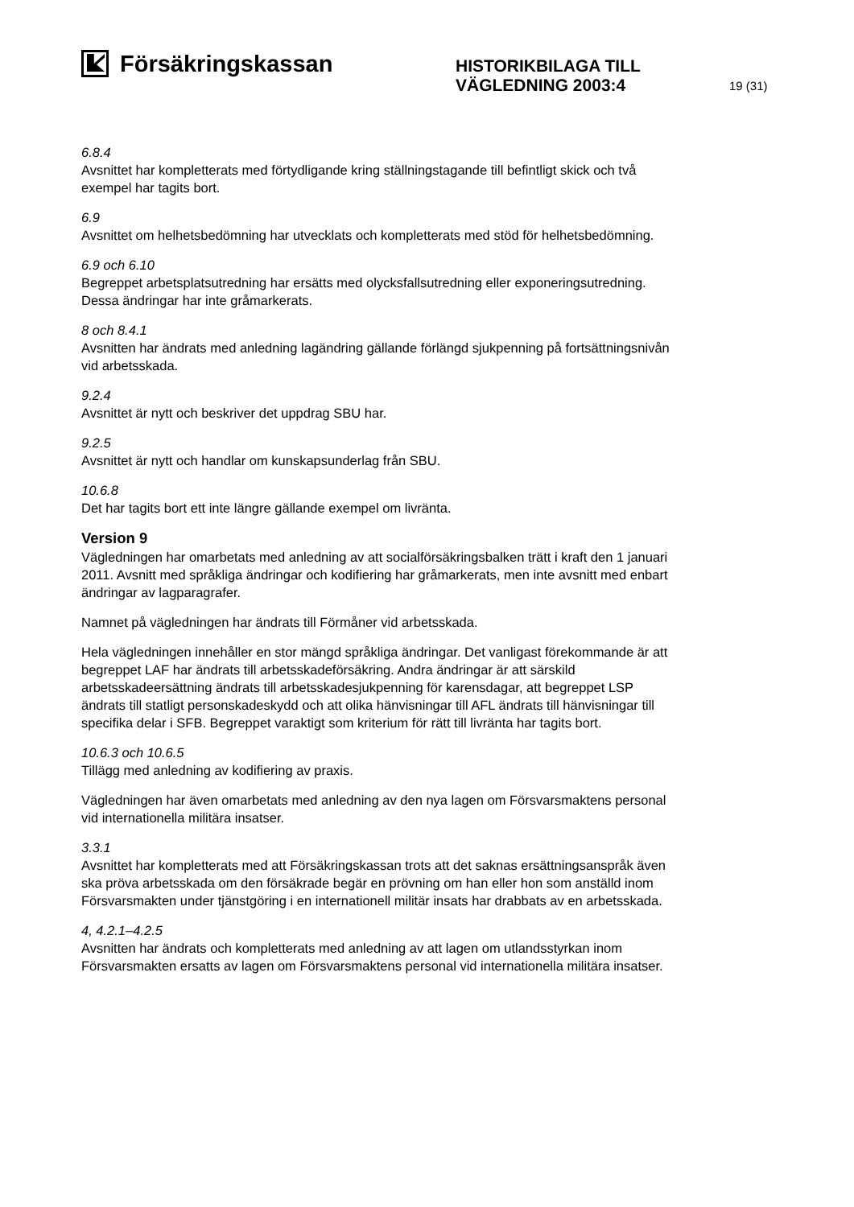Försäkringskassan
HISTORIKBILAGA TILL
VÄGLEDNING 2003:4
19 (31)
6.8.4
Avsnittet har kompletterats med förtydligande kring ställningstagande till befintligt skick och två exempel har tagits bort.
6.9
Avsnittet om helhetsbedömning har utvecklats och kompletterats med stöd för helhetsbedömning.
6.9 och 6.10
Begreppet arbetsplatsutredning har ersätts med olycksfallsutredning eller exponeringsutredning. Dessa ändringar har inte gråmarkerats.
8 och 8.4.1
Avsnitten har ändrats med anledning lagändring gällande förlängd sjukpenning på fortsättningsnivån vid arbetsskada.
9.2.4
Avsnittet är nytt och beskriver det uppdrag SBU har.
9.2.5
Avsnittet är nytt och handlar om kunskapsunderlag från SBU.
10.6.8
Det har tagits bort ett inte längre gällande exempel om livränta.
Version 9
Vägledningen har omarbetats med anledning av att socialförsäkringsbalken trätt i kraft den 1 januari 2011. Avsnitt med språkliga ändringar och kodifiering har gråmarkerats, men inte avsnitt med enbart ändringar av lagparagrafer.
Namnet på vägledningen har ändrats till Förmåner vid arbetsskada.
Hela vägledningen innehåller en stor mängd språkliga ändringar. Det vanligast förekommande är att begreppet LAF har ändrats till arbetsskadeförsäkring. Andra ändringar är att särskild arbetsskadeersättning ändrats till arbetsskadesjukpenning för karensdagar, att begreppet LSP ändrats till statligt personskadeskydd och att olika hänvisningar till AFL ändrats till hänvisningar till specifika delar i SFB. Begreppet varaktigt som kriterium för rätt till livränta har tagits bort.
10.6.3 och 10.6.5
Tillägg med anledning av kodifiering av praxis.
Vägledningen har även omarbetats med anledning av den nya lagen om Försvarsmaktens personal vid internationella militära insatser.
3.3.1
Avsnittet har kompletterats med att Försäkringskassan trots att det saknas ersättningsanspråk även ska pröva arbetsskada om den försäkrade begär en prövning om han eller hon som anställd inom Försvarsmakten under tjänstgöring i en internationell militär insats har drabbats av en arbetsskada.
4, 4.2.1–4.2.5
Avsnitten har ändrats och kompletterats med anledning av att lagen om utlandsstyrkan inom Försvarsmakten ersatts av lagen om Försvarsmaktens personal vid internationella militära insatser.